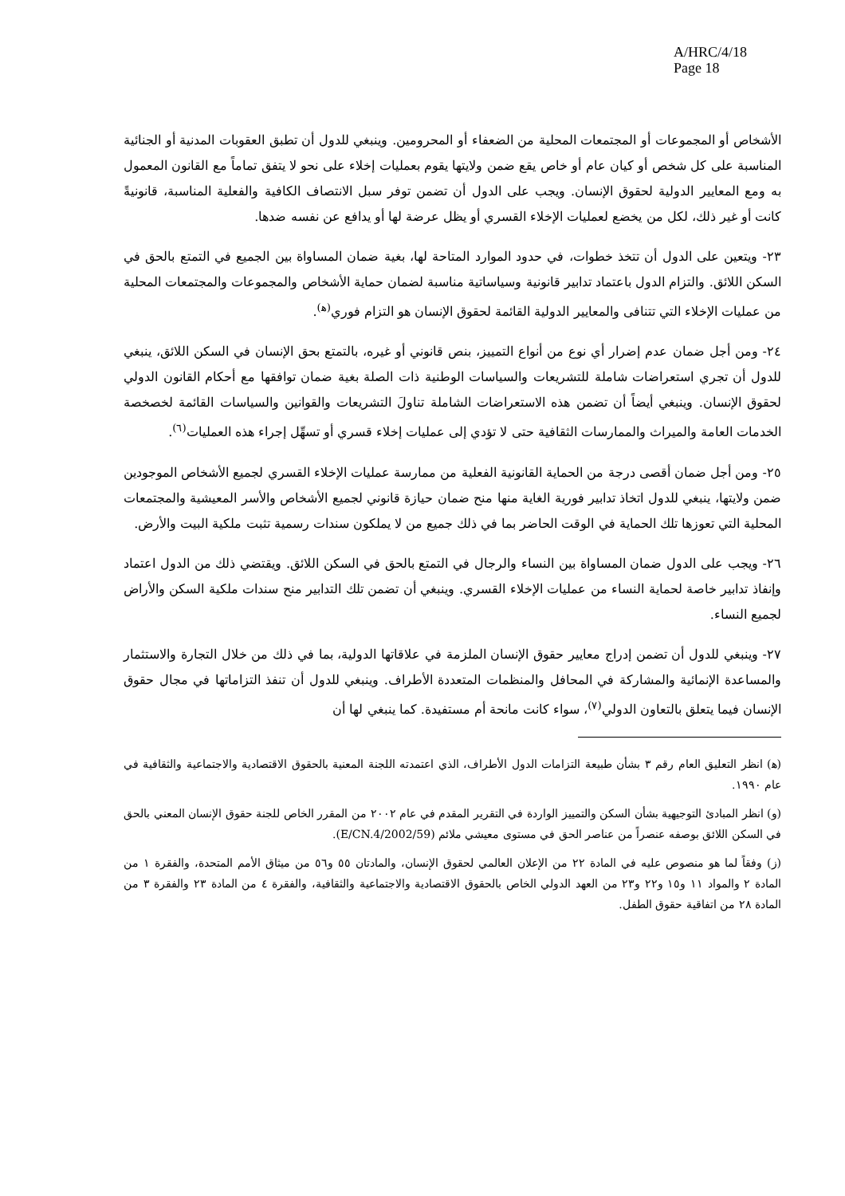A/HRC/4/18
Page 18
الأشخاص أو المجموعات أو المجتمعات المحلية من الضعفاء أو المحرومين. وينبغي للدول أن تطبق العقوبات المدنية أو الجنائية المناسبة على كل شخص أو كيان عام أو خاص يقع ضمن ولايتها يقوم بعمليات إخلاء على نحو لا يتفق تماماً مع القانون المعمول به ومع المعايير الدولية لحقوق الإنسان. ويجب على الدول أن تضمن توفر سبل الانتصاف الكافية والفعلية المناسبة، قانونيةً كانت أو غير ذلك، لكل من يخضع لعمليات الإخلاء القسري أو يظل عرضة لها أو يدافع عن نفسه ضدها.
٢٣- ويتعين على الدول أن تتخذ خطوات، في حدود الموارد المتاحة لها، بغية ضمان المساواة بين الجميع في التمتع بالحق في السكن اللائق. والتزام الدول باعتماد تدابير قانونية وسياساتية مناسبة لضمان حماية الأشخاص والمجموعات والمجتمعات المحلية من عمليات الإخلاء التي تتنافى والمعايير الدولية القائمة لحقوق الإنسان هو التزام فوري<sup>(ﻫ)</sup>.
٢٤- ومن أجل ضمان عدم إضرار أي نوع من أنواع التمييز، بنص قانوني أو غيره، بالتمتع بحق الإنسان في السكن اللائق، ينبغي للدول أن تجري استعراضات شاملة للتشريعات والسياسات الوطنية ذات الصلة بغية ضمان توافقها مع أحكام القانون الدولي لحقوق الإنسان. وينبغي أيضاً أن تضمن هذه الاستعراضات الشاملة تناولَ التشريعات والقوانين والسياسات القائمة لخصخصة الخدمات العامة والميراث والممارسات الثقافية حتى لا تؤدي إلى عمليات إخلاء قسري أو تسهِّل إجراء هذه العمليات<sup>(٦)</sup>.
٢٥- ومن أجل ضمان أقصى درجة من الحماية القانونية الفعلية من ممارسة عمليات الإخلاء القسري لجميع الأشخاص الموجودين ضمن ولايتها، ينبغي للدول اتخاذ تدابير فورية الغاية منها منح ضمان حيازة قانوني لجميع الأشخاص والأسر المعيشية والمجتمعات المحلية التي تعوزها تلك الحماية في الوقت الحاضر بما في ذلك جميع من لا يملكون سندات رسمية تثبت ملكية البيت والأرض.
٢٦- ويجب على الدول ضمان المساواة بين النساء والرجال في التمتع بالحق في السكن اللائق. ويقتضي ذلك من الدول اعتماد وإنفاذ تدابير خاصة لحماية النساء من عمليات الإخلاء القسري. وينبغي أن تضمن تلك التدابير منح سندات ملكية السكن والأراض لجميع النساء.
٢٧- وينبغي للدول أن تضمن إدراج معايير حقوق الإنسان الملزمة في علاقاتها الدولية، بما في ذلك من خلال التجارة والاستثمار والمساعدة الإنمائية والمشاركة في المحافل والمنظمات المتعددة الأطراف. وينبغي للدول أن تنفذ التزاماتها في مجال حقوق الإنسان فيما يتعلق بالتعاون الدولي<sup>(٧)</sup>، سواء كانت مانحة أم مستفيدة. كما ينبغي لها أن
(ﻫ) انظر التعليق العام رقم ٣ بشأن طبيعة التزامات الدول الأطراف، الذي اعتمدته اللجنة المعنية بالحقوق الاقتصادية والاجتماعية والثقافية في عام ١٩٩٠.
(و) انظر المبادئ التوجيهية بشأن السكن والتمييز الواردة في التقرير المقدم في عام ٢٠٠٢ من المقرر الخاص للجنة حقوق الإنسان المعني بالحق في السكن اللائق بوصفه عنصراً من عناصر الحق في مستوى معيشي ملائم (E/CN.4/2002/59).
(ز) وفقاً لما هو منصوص عليه في المادة ٢٢ من الإعلان العالمي لحقوق الإنسان، والمادتان ٥٥ و٥٦ من ميثاق الأمم المتحدة، والفقرة ١ من المادة ٢ والمواد ١١ و١٥ و٢٢ و٢٣ من العهد الدولي الخاص بالحقوق الاقتصادية والاجتماعية والثقافية، والفقرة ٤ من المادة ٢٣ والفقرة ٣ من المادة ٢٨ من اتفاقية حقوق الطفل.